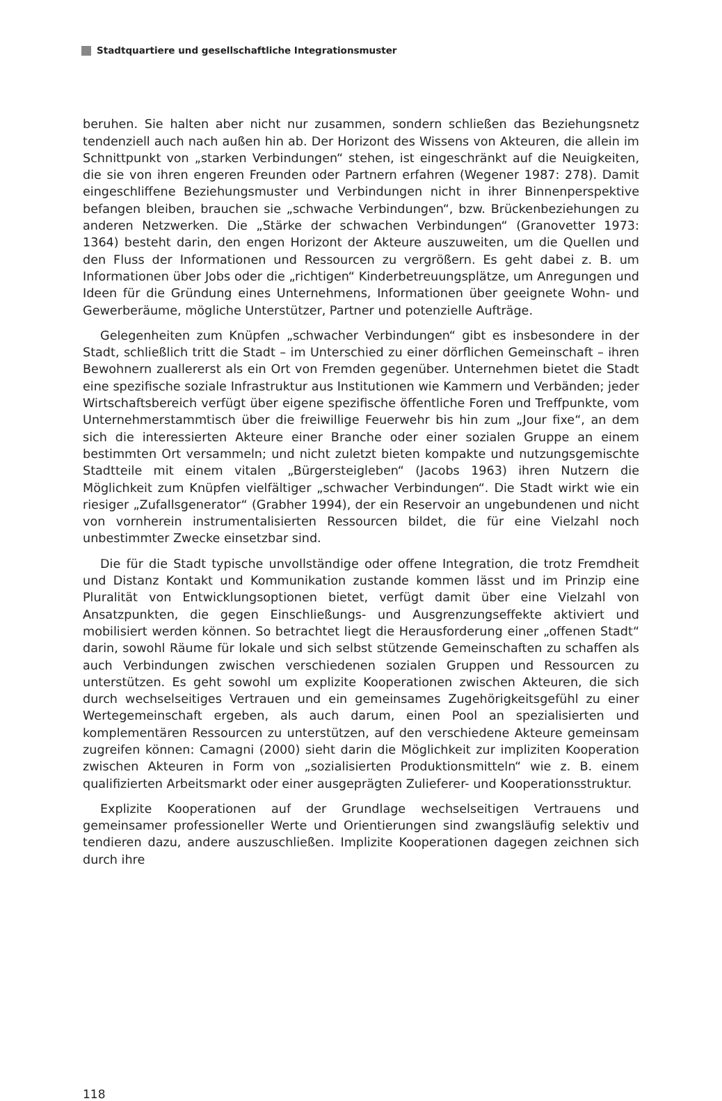Stadtquartiere und gesellschaftliche Integrationsmuster
beruhen. Sie halten aber nicht nur zusammen, sondern schließen das Beziehungsnetz tendenziell auch nach außen hin ab. Der Horizont des Wissens von Akteuren, die allein im Schnittpunkt von „starken Verbindungen“ stehen, ist eingeschränkt auf die Neuigkeiten, die sie von ihren engeren Freunden oder Partnern erfahren (Wegener 1987: 278). Damit eingeschliffene Beziehungsmuster und Verbindungen nicht in ihrer Binnenperspektive befangen bleiben, brauchen sie „schwache Verbindungen“, bzw. Brückenbeziehungen zu anderen Netzwerken. Die „Stärke der schwachen Verbindungen“ (Granovetter 1973: 1364) besteht darin, den engen Horizont der Akteure auszuweiten, um die Quellen und den Fluss der Informationen und Ressourcen zu vergrößern. Es geht dabei z. B. um Informationen über Jobs oder die „richtigen“ Kinderbetreuungsplätze, um Anregungen und Ideen für die Gründung eines Unternehmens, Informationen über geeignete Wohn- und Gewerberäume, mögliche Unterstützer, Partner und potenzielle Aufträge.
Gelegenheiten zum Knüpfen „schwacher Verbindungen“ gibt es insbesondere in der Stadt, schließlich tritt die Stadt – im Unterschied zu einer dörflichen Gemeinschaft – ihren Bewohnern zuallererst als ein Ort von Fremden gegenüber. Unternehmen bietet die Stadt eine spezifische soziale Infrastruktur aus Institutionen wie Kammern und Verbänden; jeder Wirtschaftsbereich verfügt über eigene spezifische öffentliche Foren und Treffpunkte, vom Unternehmerstammtisch über die freiwillige Feuerwehr bis hin zum „Jour fixe“, an dem sich die interessierten Akteure einer Branche oder einer sozialen Gruppe an einem bestimmten Ort versammeln; und nicht zuletzt bieten kompakte und nutzungsgemischte Stadtteile mit einem vitalen „Bürgersteigleben“ (Jacobs 1963) ihren Nutzern die Möglichkeit zum Knüpfen vielfältiger „schwacher Verbindungen“. Die Stadt wirkt wie ein riesiger „Zufallsgenerator“ (Grabher 1994), der ein Reservoir an ungebundenen und nicht von vornherein instrumentalisierten Ressourcen bildet, die für eine Vielzahl noch unbestimmter Zwecke einsetzbar sind.
Die für die Stadt typische unvollständige oder offene Integration, die trotz Fremdheit und Distanz Kontakt und Kommunikation zustande kommen lässt und im Prinzip eine Pluralität von Entwicklungsoptionen bietet, verfügt damit über eine Vielzahl von Ansatzpunkten, die gegen Einschließungs- und Ausgrenzungseffekte aktiviert und mobilisiert werden können. So betrachtet liegt die Herausforderung einer „offenen Stadt“ darin, sowohl Räume für lokale und sich selbst stützende Gemeinschaften zu schaffen als auch Verbindungen zwischen verschiedenen sozialen Gruppen und Ressourcen zu unterstützen. Es geht sowohl um explizite Kooperationen zwischen Akteuren, die sich durch wechselseitiges Vertrauen und ein gemeinsames Zugehörigkeitsgefühl zu einer Wertegemeinschaft ergeben, als auch darum, einen Pool an spezialisierten und komplementären Ressourcen zu unterstützen, auf den verschiedene Akteure gemeinsam zugreifen können: Camagni (2000) sieht darin die Möglichkeit zur impliziten Kooperation zwischen Akteuren in Form von „sozialisierten Produktionsmitteln“ wie z. B. einem qualifizierten Arbeitsmarkt oder einer ausgeprägten Zulieferer- und Kooperationsstruktur.
Explizite Kooperationen auf der Grundlage wechselseitigen Vertrauens und gemeinsamer professioneller Werte und Orientierungen sind zwangsläufig selektiv und tendieren dazu, andere auszuschließen. Implizite Kooperationen dagegen zeichnen sich durch ihre
118